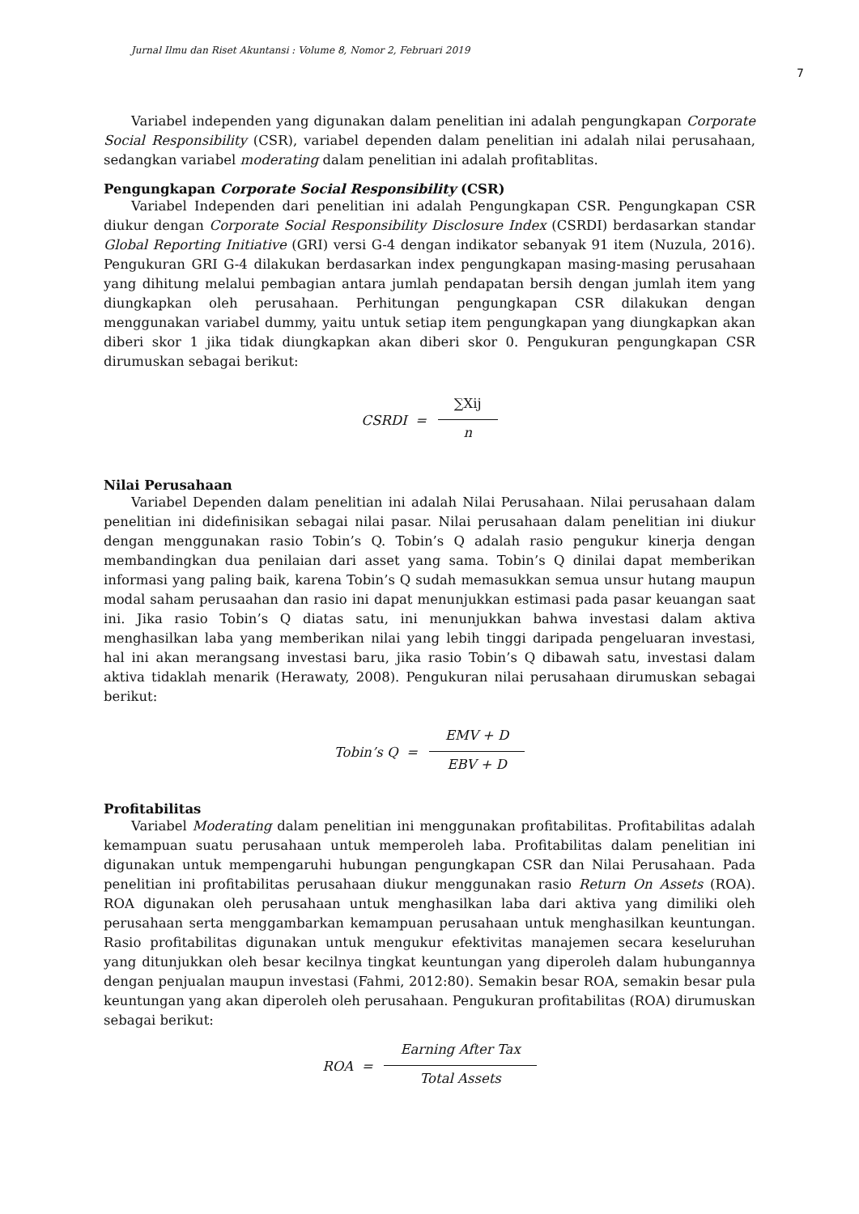Jurnal Ilmu dan Riset Akuntansi : Volume 8, Nomor 2, Februari 2019
7
Variabel independen yang digunakan dalam penelitian ini adalah pengungkapan Corporate Social Responsibility (CSR), variabel dependen dalam penelitian ini adalah nilai perusahaan, sedangkan variabel moderating dalam penelitian ini adalah profitablitas.
Pengungkapan Corporate Social Responsibility (CSR)
Variabel Independen dari penelitian ini adalah Pengungkapan CSR. Pengungkapan CSR diukur dengan Corporate Social Responsibility Disclosure Index (CSRDI) berdasarkan standar Global Reporting Initiative (GRI) versi G-4 dengan indikator sebanyak 91 item (Nuzula, 2016). Pengukuran GRI G-4 dilakukan berdasarkan index pengungkapan masing-masing perusahaan yang dihitung melalui pembagian antara jumlah pendapatan bersih dengan jumlah item yang diungkapkan oleh perusahaan. Perhitungan pengungkapan CSR dilakukan dengan menggunakan variabel dummy, yaitu untuk setiap item pengungkapan yang diungkapkan akan diberi skor 1 jika tidak diungkapkan akan diberi skor 0. Pengukuran pengungkapan CSR dirumuskan sebagai berikut:
CSRDI = ∑Xij n
Nilai Perusahaan
Variabel Dependen dalam penelitian ini adalah Nilai Perusahaan. Nilai perusahaan dalam penelitian ini didefinisikan sebagai nilai pasar. Nilai perusahaan dalam penelitian ini diukur dengan menggunakan rasio Tobin’s Q. Tobin’s Q adalah rasio pengukur kinerja dengan membandingkan dua penilaian dari asset yang sama. Tobin’s Q dinilai dapat memberikan informasi yang paling baik, karena Tobin’s Q sudah memasukkan semua unsur hutang maupun modal saham perusaahan dan rasio ini dapat menunjukkan estimasi pada pasar keuangan saat ini. Jika rasio Tobin’s Q diatas satu, ini menunjukkan bahwa investasi dalam aktiva menghasilkan laba yang memberikan nilai yang lebih tinggi daripada pengeluaran investasi, hal ini akan merangsang investasi baru, jika rasio Tobin’s Q dibawah satu, investasi dalam aktiva tidaklah menarik (Herawaty, 2008). Pengukuran nilai perusahaan dirumuskan sebagai berikut:
Tobin’s Q = EMV + D EBV + D
Profitabilitas
Variabel Moderating dalam penelitian ini menggunakan profitabilitas. Profitabilitas adalah kemampuan suatu perusahaan untuk memperoleh laba. Profitabilitas dalam penelitian ini digunakan untuk mempengaruhi hubungan pengungkapan CSR dan Nilai Perusahaan. Pada penelitian ini profitabilitas perusahaan diukur menggunakan rasio Return On Assets (ROA). ROA digunakan oleh perusahaan untuk menghasilkan laba dari aktiva yang dimiliki oleh perusahaan serta menggambarkan kemampuan perusahaan untuk menghasilkan keuntungan. Rasio profitabilitas digunakan untuk mengukur efektivitas manajemen secara keseluruhan yang ditunjukkan oleh besar kecilnya tingkat keuntungan yang diperoleh dalam hubungannya dengan penjualan maupun investasi (Fahmi, 2012:80). Semakin besar ROA, semakin besar pula keuntungan yang akan diperoleh oleh perusahaan. Pengukuran profitabilitas (ROA) dirumuskan sebagai berikut:
ROA = Earning After Tax Total Assets